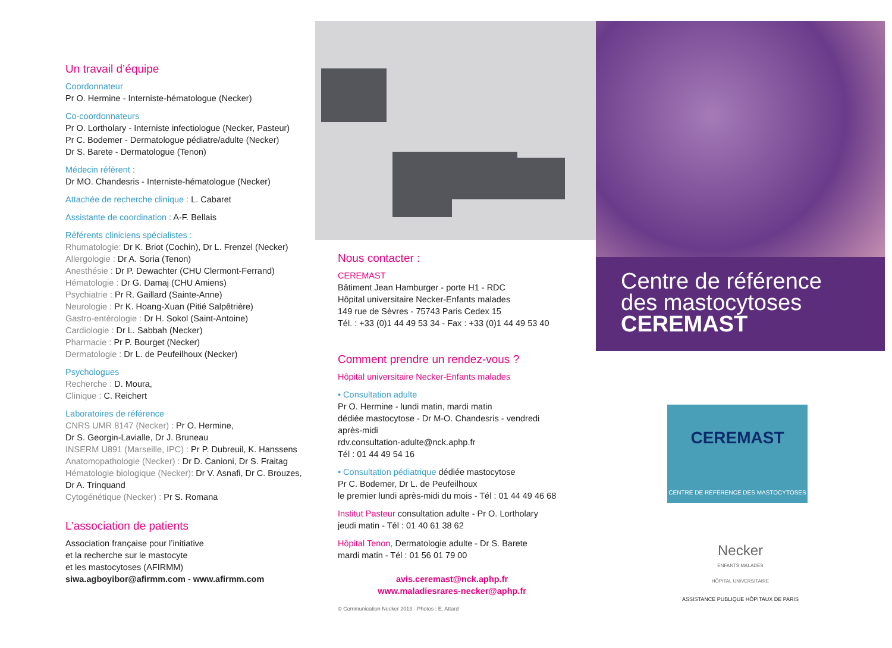Un travail d’équipe
Coordonnateur
Pr O. Hermine - Interniste-hématologue (Necker)
Co-coordonnateurs
Pr O. Lortholary - Interniste infectiologue (Necker, Pasteur)
Pr C. Bodemer - Dermatologue pédiatre/adulte (Necker)
Dr S. Barete - Dermatologue (Tenon)
Médecin référent :
Dr MO. Chandesris - Interniste-hématologue (Necker)
Attachée de recherche clinique : L. Cabaret
Assistante de coordination : A-F. Bellais
Référents cliniciens spécialistes :
Rhumatologie: Dr K. Briot (Cochin), Dr L. Frenzel (Necker)
Allergologie : Dr A. Soria (Tenon)
Anesthésie : Dr P. Dewachter (CHU Clermont-Ferrand)
Hématologie : Dr G. Damaj (CHU Amiens)
Psychiatrie : Pr R. Gaillard (Sainte-Anne)
Neurologie : Pr K. Hoang-Xuan (Pitié Salpêtrière)
Gastro-entérologie : Dr H. Sokol (Saint-Antoine)
Cardiologie : Dr L. Sabbah (Necker)
Pharmacie : Pr P. Bourget (Necker)
Dermatologie : Dr L. de Peufeilhoux (Necker)
Psychologues
Recherche : D. Moura,
Clinique : C. Reichert
Laboratoires de référence
CNRS UMR 8147 (Necker) : Pr O. Hermine,
Dr S. Georgin-Lavialle, Dr J. Bruneau
INSERM U891 (Marseille, IPC) : Pr P. Dubreuil, K. Hanssens
Anatomopathologie (Necker) : Dr D. Canioni, Dr S. Fraitag
Hématologie biologique (Necker): Dr V. Asnafi, Dr C. Brouzes, Dr A. Trinquand
Cytogénétique (Necker) : Pr S. Romana
L’association de patients
Association française pour l’initiative
et la recherche sur le mastocyte
et les mastocytoses (AFIRMM)
siwa.agboyibor@afirmm.com - www.afirmm.com
Nous contacter :
CEREMAST
Bâtiment Jean Hamburger - porte H1 - RDC
Hôpital universitaire Necker-Enfants malades
149 rue de Sèvres - 75743 Paris Cedex 15
Tél. : +33 (0)1 44 49 53 34 - Fax : +33 (0)1 44 49 53 40
Comment prendre un rendez-vous ?
Hôpital universitaire Necker-Enfants malades
• Consultation adulte
Pr O. Hermine - lundi matin, mardi matin
dédiée mastocytose - Dr M-O. Chandesris - vendredi après-midi
rdv.consultation-adulte@nck.aphp.fr
Tél : 01 44 49 54 16
• Consultation pédiatrique dédiée mastocytose
Pr C. Bodemer, Dr L. de Peufeilhoux
le premier lundi après-midi du mois - Tél : 01 44 49 46 68
Institut Pasteur consultation adulte - Pr O. Lortholary
jeudi matin - Tél : 01 40 61 38 62
Hôpital Tenon, Dermatologie adulte - Dr S. Barete
mardi matin - Tél : 01 56 01 79 00
avis.ceremast@nck.aphp.fr
www.maladiesrares-necker@aphp.fr
© Communication Necker 2013 - Photos : E. Attard
Centre de référence
des mastocytoses
CEREMAST
CEREMAST
CENTRE DE REFERENCE DES MASTOCYTOSES
Necker
ENFANTS MALADES
HÔPITAL UNIVERSITAIRE
ASSISTANCE PUBLIQUE HÔPITAUX DE PARIS